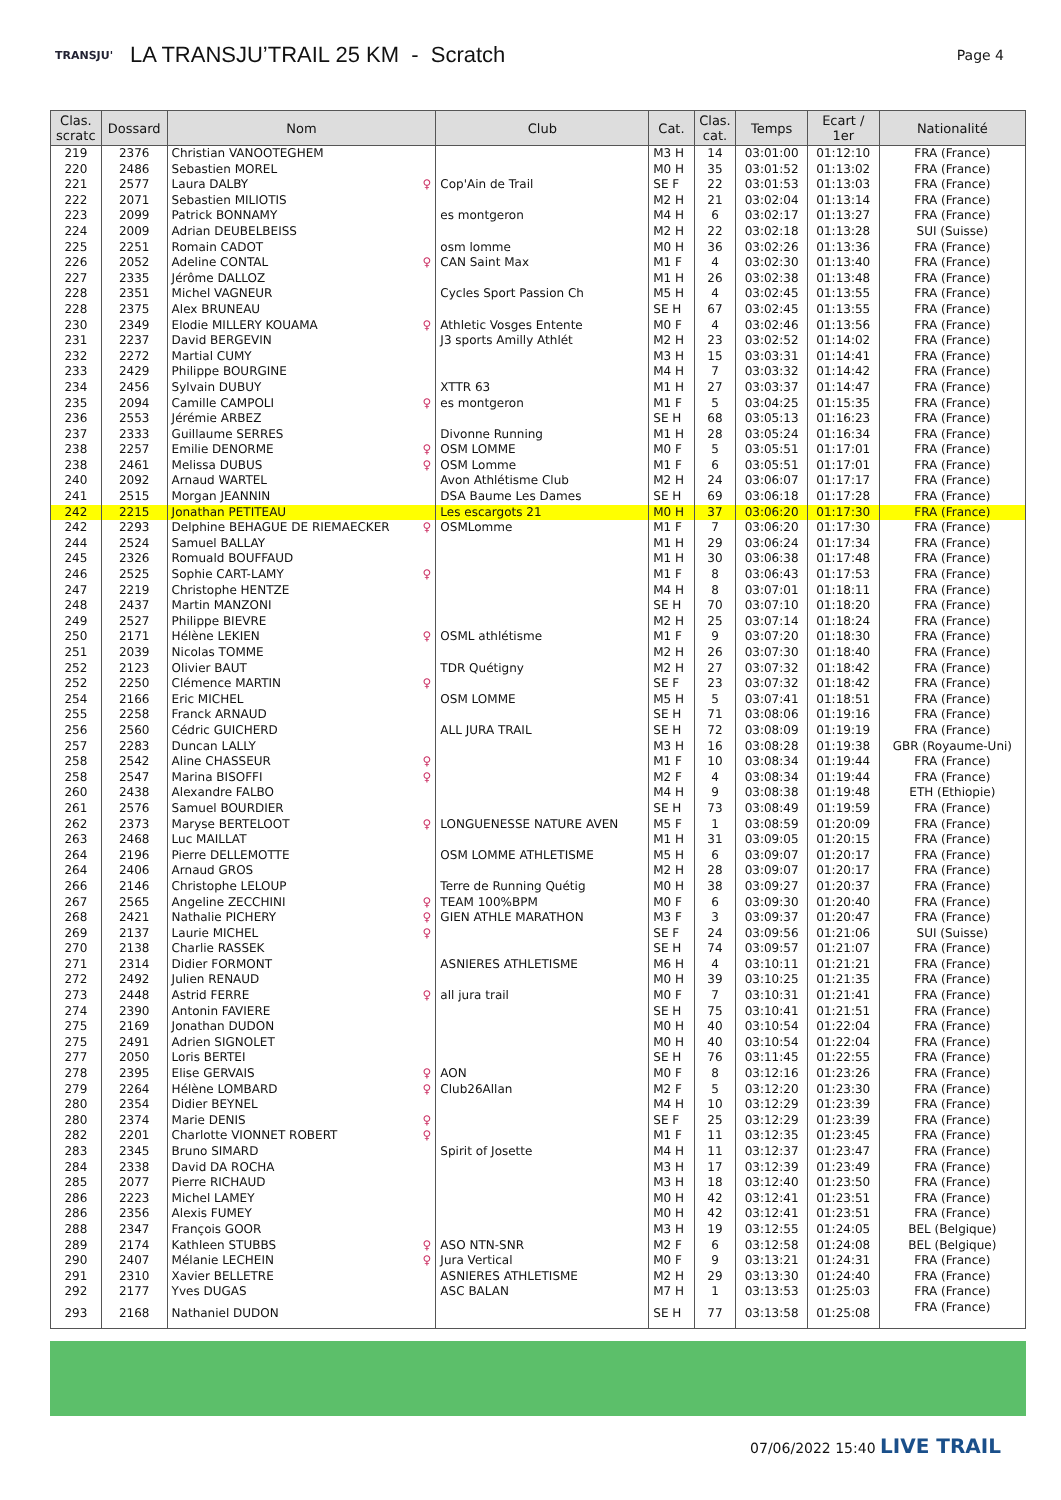TRANSJU'
LA TRANSJU’TRAIL 25 KM - Scratch
Page 4
| Clas. scratc | Dossard | Nom | Club | Cat. | Clas. cat. | Temps | Ecart / 1er | Nationalité |
| --- | --- | --- | --- | --- | --- | --- | --- | --- |
| 219 | 2376 | Christian VANOOTEGHEM | | M3 H | 14 | 03:01:00 | 01:12:10 | FRA (France) |
| 220 | 2486 | Sebastien MOREL | | M0 H | 35 | 03:01:52 | 01:13:02 | FRA (France) |
| 221 | 2577 | Laura DALBY ♀ | Cop'Ain de Trail | SE F | 22 | 03:01:53 | 01:13:03 | FRA (France) |
| 222 | 2071 | Sebastien MILIOTIS | | M2 H | 21 | 03:02:04 | 01:13:14 | FRA (France) |
| 223 | 2099 | Patrick BONNAMY | es montgeron | M4 H | 6 | 03:02:17 | 01:13:27 | FRA (France) |
| 224 | 2009 | Adrian DEUBELBEISS | | M2 H | 22 | 03:02:18 | 01:13:28 | SUI (Suisse) |
| 225 | 2251 | Romain CADOT | osm lomme | M0 H | 36 | 03:02:26 | 01:13:36 | FRA (France) |
| 226 | 2052 | Adeline CONTAL ♀ | CAN Saint Max | M1 F | 4 | 03:02:30 | 01:13:40 | FRA (France) |
| 227 | 2335 | Jérôme DALLOZ | | M1 H | 26 | 03:02:38 | 01:13:48 | FRA (France) |
| 228 | 2351 | Michel VAGNEUR | Cycles Sport Passion Ch | M5 H | 4 | 03:02:45 | 01:13:55 | FRA (France) |
| 228 | 2375 | Alex BRUNEAU | | SE H | 67 | 03:02:45 | 01:13:55 | FRA (France) |
| 230 | 2349 | Elodie MILLERY KOUAMA ♀ | Athletic Vosges Entente | M0 F | 4 | 03:02:46 | 01:13:56 | FRA (France) |
| 231 | 2237 | David BERGEVIN | J3 sports Amilly Athlét | M2 H | 23 | 03:02:52 | 01:14:02 | FRA (France) |
| 232 | 2272 | Martial CUMY | | M3 H | 15 | 03:03:31 | 01:14:41 | FRA (France) |
| 233 | 2429 | Philippe BOURGINE | | M4 H | 7 | 03:03:32 | 01:14:42 | FRA (France) |
| 234 | 2456 | Sylvain DUBUY | XTTR 63 | M1 H | 27 | 03:03:37 | 01:14:47 | FRA (France) |
| 235 | 2094 | Camille CAMPOLI ♀ | es montgeron | M1 F | 5 | 03:04:25 | 01:15:35 | FRA (France) |
| 236 | 2553 | Jérémie ARBEZ | | SE H | 68 | 03:05:13 | 01:16:23 | FRA (France) |
| 237 | 2333 | Guillaume SERRES | Divonne Running | M1 H | 28 | 03:05:24 | 01:16:34 | FRA (France) |
| 238 | 2257 | Emilie DENORME ♀ | OSM LOMME | M0 F | 5 | 03:05:51 | 01:17:01 | FRA (France) |
| 238 | 2461 | Melissa DUBUS ♀ | OSM Lomme | M1 F | 6 | 03:05:51 | 01:17:01 | FRA (France) |
| 240 | 2092 | Arnaud WARTEL | Avon Athlétisme Club | M2 H | 24 | 03:06:07 | 01:17:17 | FRA (France) |
| 241 | 2515 | Morgan JEANNIN | DSA Baume Les Dames | SE H | 69 | 03:06:18 | 01:17:28 | FRA (France) |
| 242 | 2215 | Jonathan PETITEAU | Les escargots 21 | M0 H | 37 | 03:06:20 | 01:17:30 | FRA (France) |
| 242 | 2293 | Delphine BEHAGUE DE RIEMAECKER ♀ | OSMLomme | M1 F | 7 | 03:06:20 | 01:17:30 | FRA (France) |
| 244 | 2524 | Samuel BALLAY | | M1 H | 29 | 03:06:24 | 01:17:34 | FRA (France) |
| 245 | 2326 | Romuald BOUFFAUD | | M1 H | 30 | 03:06:38 | 01:17:48 | FRA (France) |
| 246 | 2525 | Sophie CART-LAMY ♀ | | M1 F | 8 | 03:06:43 | 01:17:53 | FRA (France) |
| 247 | 2219 | Christophe HENTZE | | M4 H | 8 | 03:07:01 | 01:18:11 | FRA (France) |
| 248 | 2437 | Martin MANZONI | | SE H | 70 | 03:07:10 | 01:18:20 | FRA (France) |
| 249 | 2527 | Philippe BIEVRE | | M2 H | 25 | 03:07:14 | 01:18:24 | FRA (France) |
| 250 | 2171 | Hélène LEKIEN ♀ | OSML athlétisme | M1 F | 9 | 03:07:20 | 01:18:30 | FRA (France) |
| 251 | 2039 | Nicolas TOMME | | M2 H | 26 | 03:07:30 | 01:18:40 | FRA (France) |
| 252 | 2123 | Olivier BAUT | TDR Quétigny | M2 H | 27 | 03:07:32 | 01:18:42 | FRA (France) |
| 252 | 2250 | Clémence MARTIN ♀ | | SE F | 23 | 03:07:32 | 01:18:42 | FRA (France) |
| 254 | 2166 | Eric MICHEL | OSM LOMME | M5 H | 5 | 03:07:41 | 01:18:51 | FRA (France) |
| 255 | 2258 | Franck ARNAUD | | SE H | 71 | 03:08:06 | 01:19:16 | FRA (France) |
| 256 | 2560 | Cédric GUICHERD | ALL JURA TRAIL | SE H | 72 | 03:08:09 | 01:19:19 | FRA (France) |
| 257 | 2283 | Duncan LALLY | | M3 H | 16 | 03:08:28 | 01:19:38 | GBR (Royaume-Uni) |
| 258 | 2542 | Aline CHASSEUR ♀ | | M1 F | 10 | 03:08:34 | 01:19:44 | FRA (France) |
| 258 | 2547 | Marina BISOFFI ♀ | | M2 F | 4 | 03:08:34 | 01:19:44 | FRA (France) |
| 260 | 2438 | Alexandre FALBO | | M4 H | 9 | 03:08:38 | 01:19:48 | ETH (Ethiopie) |
| 261 | 2576 | Samuel BOURDIER | | SE H | 73 | 03:08:49 | 01:19:59 | FRA (France) |
| 262 | 2373 | Maryse BERTELOOT ♀ | LONGUENESSE NATURE AVEN | M5 F | 1 | 03:08:59 | 01:20:09 | FRA (France) |
| 263 | 2468 | Luc MAILLAT | | M1 H | 31 | 03:09:05 | 01:20:15 | FRA (France) |
| 264 | 2196 | Pierre DELLEMOTTE | OSM LOMME ATHLETISME | M5 H | 6 | 03:09:07 | 01:20:17 | FRA (France) |
| 264 | 2406 | Arnaud GROS | | M2 H | 28 | 03:09:07 | 01:20:17 | FRA (France) |
| 266 | 2146 | Christophe LELOUP | Terre de Running Quétig | M0 H | 38 | 03:09:27 | 01:20:37 | FRA (France) |
| 267 | 2565 | Angeline ZECCHINI ♀ | TEAM 100%BPM | M0 F | 6 | 03:09:30 | 01:20:40 | FRA (France) |
| 268 | 2421 | Nathalie PICHERY ♀ | GIEN ATHLE MARATHON | M3 F | 3 | 03:09:37 | 01:20:47 | FRA (France) |
| 269 | 2137 | Laurie MICHEL ♀ | | SE F | 24 | 03:09:56 | 01:21:06 | SUI (Suisse) |
| 270 | 2138 | Charlie RASSEK | | SE H | 74 | 03:09:57 | 01:21:07 | FRA (France) |
| 271 | 2314 | Didier FORMONT | ASNIERES ATHLETISME | M6 H | 4 | 03:10:11 | 01:21:21 | FRA (France) |
| 272 | 2492 | Julien RENAUD | | M0 H | 39 | 03:10:25 | 01:21:35 | FRA (France) |
| 273 | 2448 | Astrid FERRE ♀ | all jura trail | M0 F | 7 | 03:10:31 | 01:21:41 | FRA (France) |
| 274 | 2390 | Antonin FAVIERE | | SE H | 75 | 03:10:41 | 01:21:51 | FRA (France) |
| 275 | 2169 | Jonathan DUDON | | M0 H | 40 | 03:10:54 | 01:22:04 | FRA (France) |
| 275 | 2491 | Adrien SIGNOLET | | M0 H | 40 | 03:10:54 | 01:22:04 | FRA (France) |
| 277 | 2050 | Loris BERTEI | | SE H | 76 | 03:11:45 | 01:22:55 | FRA (France) |
| 278 | 2395 | Elise GERVAIS ♀ | AON | M0 F | 8 | 03:12:16 | 01:23:26 | FRA (France) |
| 279 | 2264 | Hélène LOMBARD ♀ | Club26Allan | M2 F | 5 | 03:12:20 | 01:23:30 | FRA (France) |
| 280 | 2354 | Didier BEYNEL | | M4 H | 10 | 03:12:29 | 01:23:39 | FRA (France) |
| 280 | 2374 | Marie DENIS ♀ | | SE F | 25 | 03:12:29 | 01:23:39 | FRA (France) |
| 282 | 2201 | Charlotte VIONNET ROBERT ♀ | | M1 F | 11 | 03:12:35 | 01:23:45 | FRA (France) |
| 283 | 2345 | Bruno SIMARD | Spirit of Josette | M4 H | 11 | 03:12:37 | 01:23:47 | FRA (France) |
| 284 | 2338 | David DA ROCHA | | M3 H | 17 | 03:12:39 | 01:23:49 | FRA (France) |
| 285 | 2077 | Pierre RICHAUD | | M3 H | 18 | 03:12:40 | 01:23:50 | FRA (France) |
| 286 | 2223 | Michel LAMEY | | M0 H | 42 | 03:12:41 | 01:23:51 | FRA (France) |
| 286 | 2356 | Alexis FUMEY | | M0 H | 42 | 03:12:41 | 01:23:51 | FRA (France) |
| 288 | 2347 | François GOOR | | M3 H | 19 | 03:12:55 | 01:24:05 | BEL (Belgique) |
| 289 | 2174 | Kathleen STUBBS ♀ | ASO NTN-SNR | M2 F | 6 | 03:12:58 | 01:24:08 | BEL (Belgique) |
| 290 | 2407 | Mélanie LECHEIN ♀ | Jura Vertical | M0 F | 9 | 03:13:21 | 01:24:31 | FRA (France) |
| 291 | 2310 | Xavier BELLETRE | ASNIERES ATHLETISME | M2 H | 29 | 03:13:30 | 01:24:40 | FRA (France) |
| 292 | 2177 | Yves DUGAS | ASC BALAN | M7 H | 1 | 03:13:53 | 01:25:03 | FRA (France) |
| 293 | 2168 | Nathaniel DUDON | | SE H | 77 | 03:13:58 | 01:25:08 | FRA (France) |
07/06/2022 15:40 LIVE TRAIL